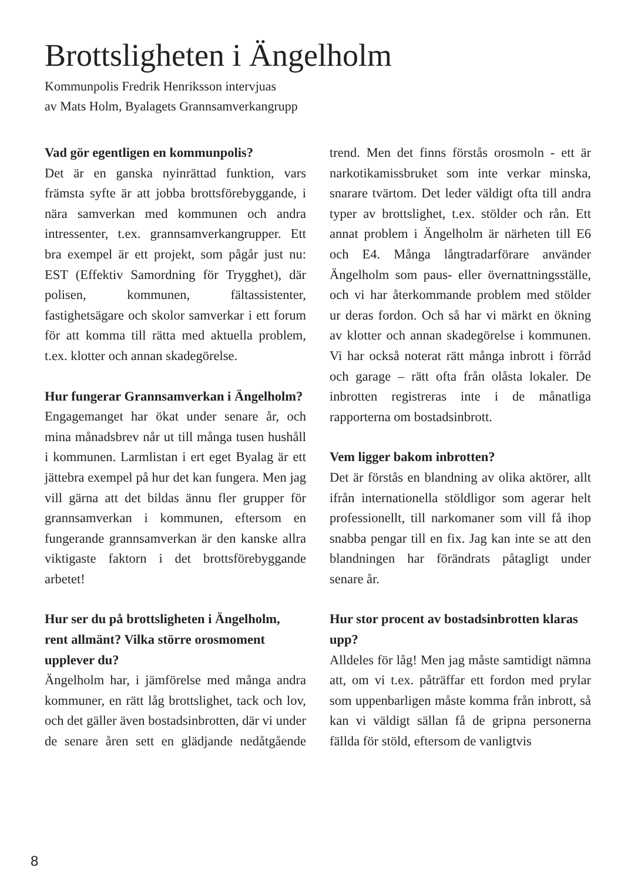Brottsligheten i Ängelholm
Kommunpolis Fredrik Henriksson intervjuas
av Mats Holm, Byalagets Grannsamverkangrupp
Vad gör egentligen en kommunpolis?
Det är en ganska nyinrättad funktion, vars främsta syfte är att jobba brottsförebyggande, i nära samverkan med kommunen och andra intressenter, t.ex. grannsamverkangrupper. Ett bra exempel är ett projekt, som pågår just nu: EST (Effektiv Samordning för Trygghet), där polisen, kommunen, fältassistenter, fastighetsägare och skolor samverkar i ett forum för att komma till rätta med aktuella problem, t.ex. klotter och annan skadegörelse.
Hur fungerar Grannsamverkan i Ängelholm?
Engagemanget har ökat under senare år, och mina månadsbrev når ut till många tusen hushåll i kommunen. Larmlistan i ert eget Byalag är ett jättebra exempel på hur det kan fungera. Men jag vill gärna att det bildas ännu fler grupper för grannsamverkan i kommunen, eftersom en fungerande grannsamverkan är den kanske allra viktigaste faktorn i det brottsförebyggande arbetet!
Hur ser du på brottsligheten i Ängelholm, rent allmänt? Vilka större orosmoment upplever du?
Ängelholm har, i jämförelse med många andra kommuner, en rätt låg brottslighet, tack och lov, och det gäller även bostadsinbrotten, där vi under de senare åren sett en glädjande nedåtgående trend. Men det finns förstås orosmoln - ett är narkotikamissbruket som inte verkar minska, snarare tvärtom. Det leder väldigt ofta till andra typer av brottslighet, t.ex. stölder och rån. Ett annat problem i Ängelholm är närheten till E6 och E4. Många långtradarförare använder Ängelholm som paus- eller övernattningsställe, och vi har återkommande problem med stölder ur deras fordon. Och så har vi märkt en ökning av klotter och annan skadegörelse i kommunen. Vi har också noterat rätt många inbrott i förråd och garage – rätt ofta från olåsta lokaler. De inbrotten registreras inte i de månatliga rapporterna om bostadsinbrott.
Vem ligger bakom inbrotten?
Det är förstås en blandning av olika aktörer, allt ifrån internationella stöldligor som agerar helt professionellt, till narkomaner som vill få ihop snabba pengar till en fix. Jag kan inte se att den blandningen har förändrats påtagligt under senare år.
Hur stor procent av bostadsinbrotten klaras upp?
Alldeles för låg! Men jag måste samtidigt nämna att, om vi t.ex. påträffar ett fordon med prylar som uppenbarligen måste komma från inbrott, så kan vi väldigt sällan få de gripna personerna fällda för stöld, eftersom de vanligtvis
8